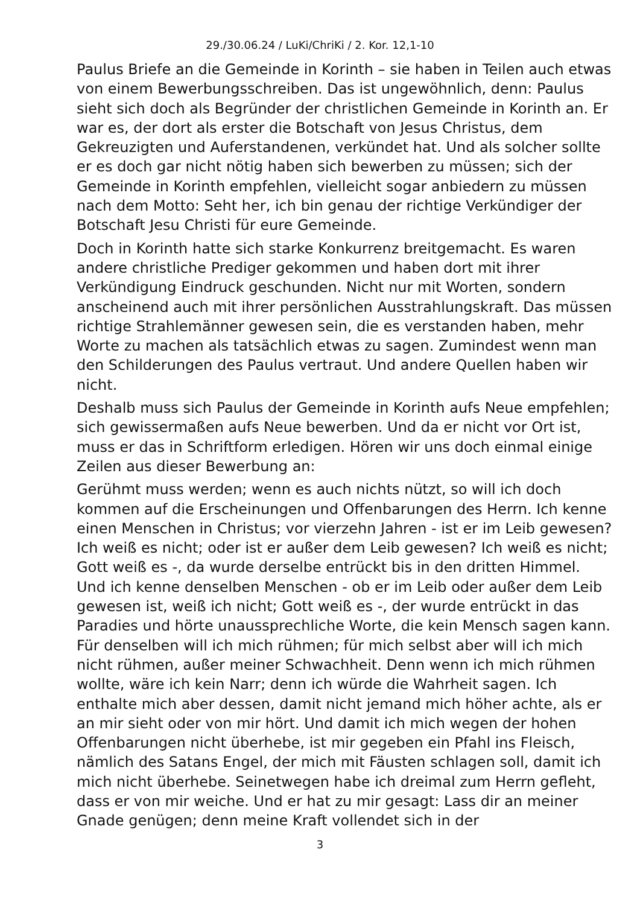29./30.06.24 / LuKi/ChriKi / 2. Kor. 12,1-10
Paulus Briefe an die Gemeinde in Korinth – sie haben in Teilen auch etwas von einem Bewerbungsschreiben. Das ist ungewöhnlich, denn: Paulus sieht sich doch als Begründer der christlichen Gemeinde in Korinth an. Er war es, der dort als erster die Botschaft von Jesus Christus, dem Gekreuzigten und Auferstandenen, verkündet hat. Und als solcher sollte er es doch gar nicht nötig haben sich bewerben zu müssen; sich der Gemeinde in Korinth empfehlen, vielleicht sogar anbiedern zu müssen nach dem Motto: Seht her, ich bin genau der richtige Verkündiger der Botschaft Jesu Christi für eure Gemeinde.
Doch in Korinth hatte sich starke Konkurrenz breitgemacht. Es waren andere christliche Prediger gekommen und haben dort mit ihrer Verkündigung Eindruck geschunden. Nicht nur mit Worten, sondern anscheinend auch mit ihrer persönlichen Ausstrahlungskraft. Das müssen richtige Strahlemänner gewesen sein, die es verstanden haben, mehr Worte zu machen als tatsächlich etwas zu sagen. Zumindest wenn man den Schilderungen des Paulus vertraut. Und andere Quellen haben wir nicht.
Deshalb muss sich Paulus der Gemeinde in Korinth aufs Neue empfehlen; sich gewissermaßen aufs Neue bewerben. Und da er nicht vor Ort ist, muss er das in Schriftform erledigen. Hören wir uns doch einmal einige Zeilen aus dieser Bewerbung an:
Gerühmt muss werden; wenn es auch nichts nützt, so will ich doch kommen auf die Erscheinungen und Offenbarungen des Herrn. Ich kenne einen Menschen in Christus; vor vierzehn Jahren - ist er im Leib gewesen? Ich weiß es nicht; oder ist er außer dem Leib gewesen? Ich weiß es nicht; Gott weiß es -, da wurde derselbe entrückt bis in den dritten Himmel. Und ich kenne denselben Menschen - ob er im Leib oder außer dem Leib gewesen ist, weiß ich nicht; Gott weiß es -, der wurde entrückt in das Paradies und hörte unaussprechliche Worte, die kein Mensch sagen kann. Für denselben will ich mich rühmen; für mich selbst aber will ich mich nicht rühmen, außer meiner Schwachheit. Denn wenn ich mich rühmen wollte, wäre ich kein Narr; denn ich würde die Wahrheit sagen. Ich enthalte mich aber dessen, damit nicht jemand mich höher achte, als er an mir sieht oder von mir hört. Und damit ich mich wegen der hohen Offenbarungen nicht überhebe, ist mir gegeben ein Pfahl ins Fleisch, nämlich des Satans Engel, der mich mit Fäusten schlagen soll, damit ich mich nicht überhebe. Seinetwegen habe ich dreimal zum Herrn gefleht, dass er von mir weiche. Und er hat zu mir gesagt: Lass dir an meiner Gnade genügen; denn meine Kraft vollendet sich in der
3